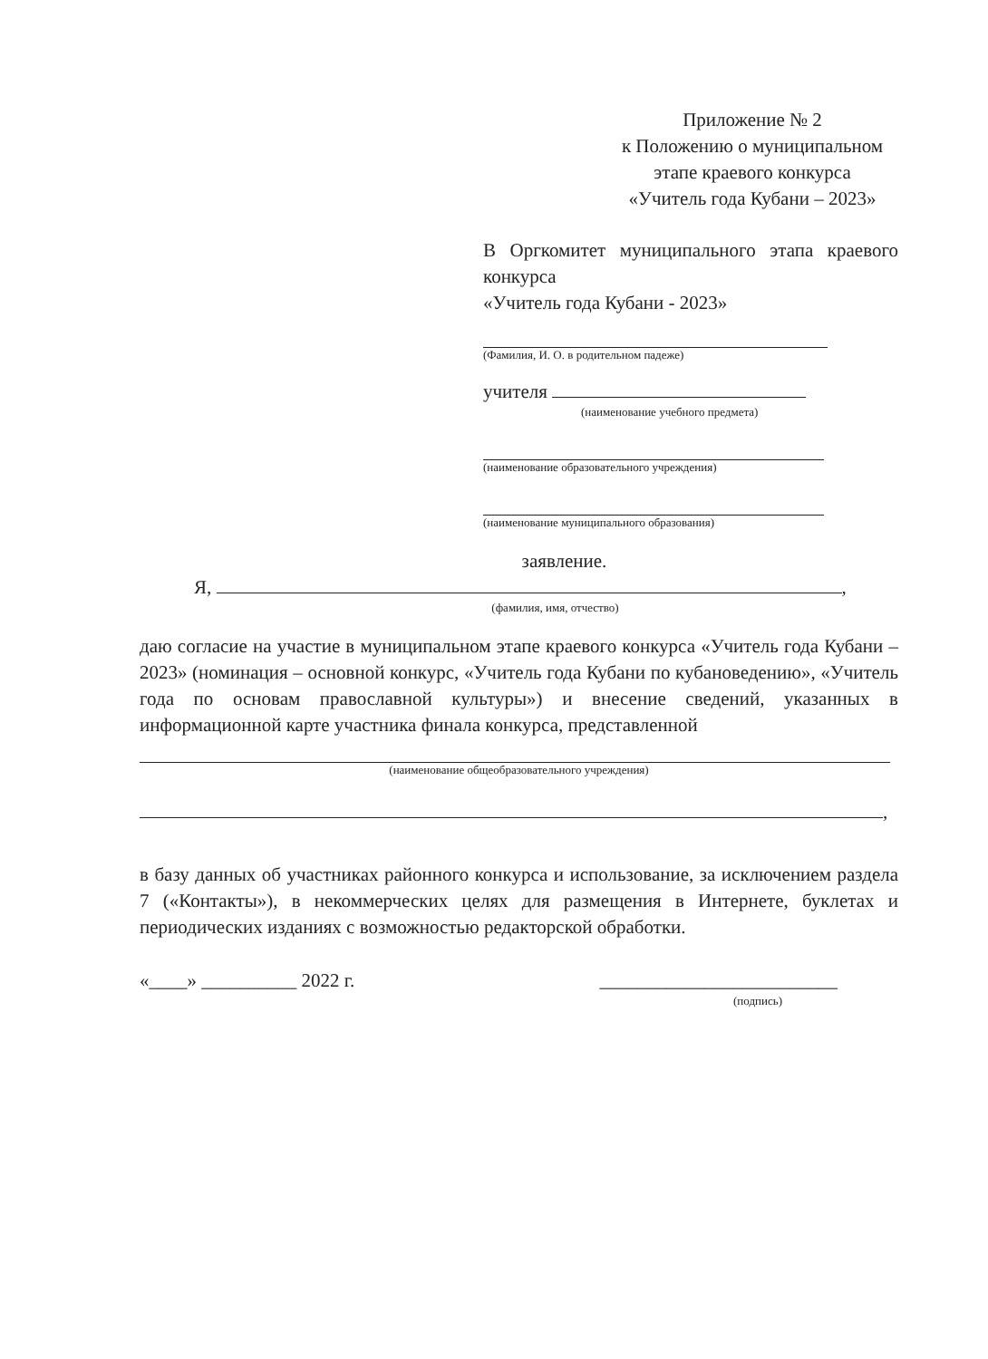Приложение № 2
к Положению о муниципальном
этапе краевого конкурса
«Учитель года Кубани – 2023»
В Оргкомитет муниципального этапа краевого конкурса
«Учитель года Кубани - 2023»
(Фамилия, И. О. в родительном падеже)
учителя
(наименование учебного предмета)
(наименование образовательного учреждения)
(наименование муниципального образования)
заявление.
Я, ,
(фамилия, имя, отчество)
даю согласие на участие в муниципальном этапе краевого конкурса «Учитель года Кубани – 2023» (номинация – основной конкурс, «Учитель года Кубани по кубановедению», «Учитель года по основам православной культуры») и внесение сведений, указанных в информационной карте участника финала конкурса, представленной
(наименование общеобразовательного учреждения)
,
в базу данных об участниках районного конкурса и использование, за исключением раздела 7 («Контакты»), в некоммерческих целях для размещения в Интернете, буклетах и периодических изданиях с возможностью редакторской обработки.
«____» __________ 2022 г. _________________________
(подпись)